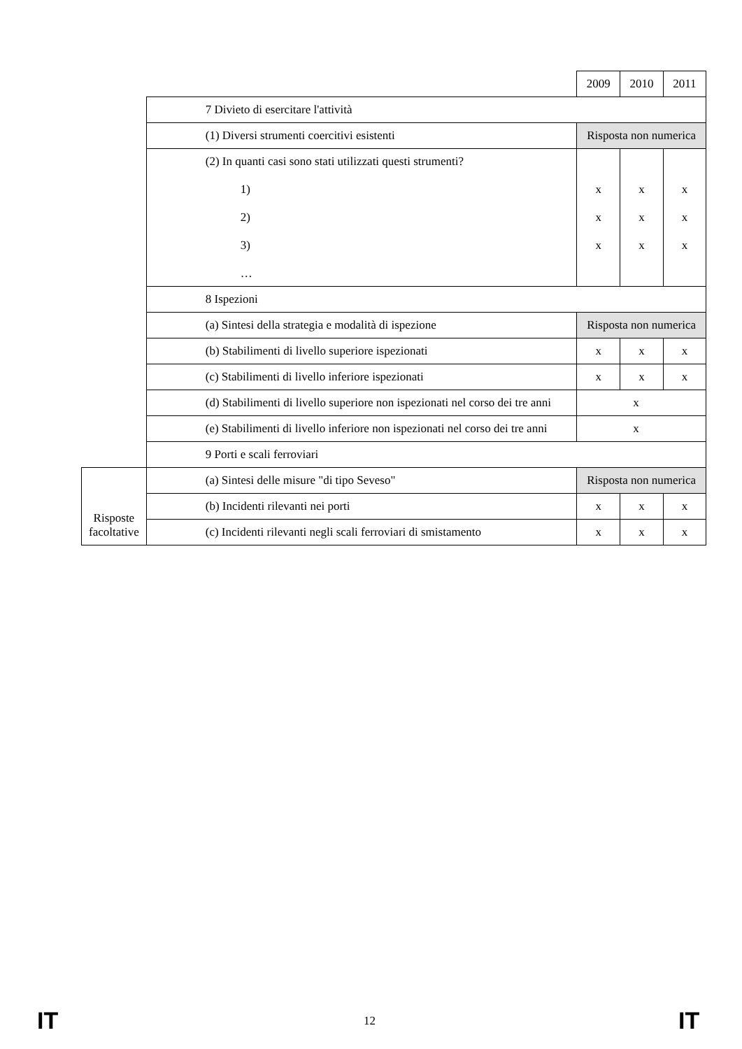| | | 2009 | 2010 | 2011 |
| | 7 Divieto di esercitare l'attività | | | |
| | (1) Diversi strumenti coercitivi esistenti | Risposta non numerica | | |
| | (2) In quanti casi sono stati utilizzati questi strumenti? 1) 2) 3) … | x x x | x x x | x x x |
| | 8 Ispezioni | | | |
| | (a) Sintesi della strategia e modalità di ispezione | Risposta non numerica | | |
| | (b) Stabilimenti di livello superiore ispezionati | x | x | x |
| | (c) Stabilimenti di livello inferiore ispezionati | x | x | x |
| | (d) Stabilimenti di livello superiore non ispezionati nel corso dei tre anni | x | | |
| | (e) Stabilimenti di livello inferiore non ispezionati nel corso dei tre anni | x | | |
| | 9 Porti e scali ferroviari | | | |
| Risposte facoltative | (a) Sintesi delle misure "di tipo Seveso" | Risposta non numerica | | |
| | (b) Incidenti rilevanti nei porti | x | x | x |
| | (c) Incidenti rilevanti negli scali ferroviari di smistamento | x | x | x |
IT 12 IT